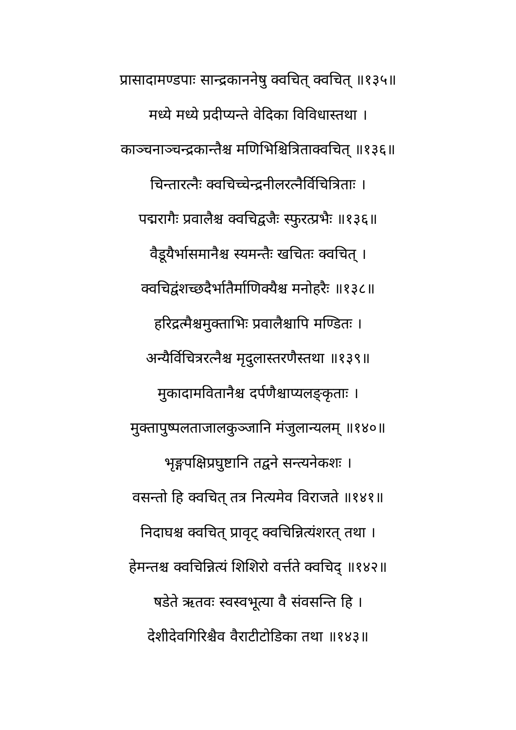प्रासादामण्डपाः सान्द्रकाननेषु क्वचित् क्वचित् ॥१३५॥
मध्ये मध्ये प्रदीप्यन्ते वेदिका विविधास्तथा ।
काञ्चनाञ्चन्द्रकान्तैश्च मणिभिश्चित्रिताक्वचित् ॥१३६॥
चिन्तारत्नैः क्वचिच्चेन्द्रनीलरत्नैर्विचित्रिताः ।
पद्मरागैः प्रवालैश्च क्वचिद्वजैः स्फुरत्प्रभैः ॥१३६॥
वैडूयैर्भासमानैश्च स्यमन्तैः खचितः क्वचित् ।
क्वचिद्वंशच्छदैर्भातैर्माणिक्यैश्च मनोहरैः ॥१३८॥
हरिद्रत्मैश्चमुक्ताभिः प्रवालैश्चापि मण्डितः ।
अन्यैर्विचित्ररत्नैश्च मृदुलास्तरणैस्तथा ॥१३९॥
मुकादामवितानैश्च दर्पणैश्चाप्यलङ्कृताः ।
मुक्तापुष्पलताजालकुञ्जानि मंजुलान्यलम् ॥१४०॥
भृङ्गपक्षिप्रघुष्टानि तद्वने सन्त्यनेकशः ।
वसन्तो हि क्वचित् तत्र नित्यमेव विराजते ॥१४१॥
निदाघश्च क्वचित् प्रावृट् क्वचिन्नित्यंशरत् तथा ।
हेमन्तश्च क्वचिन्नित्यं शिशिरो वर्त्तते क्वचिद् ॥१४२॥
षडेते ऋतवः स्वस्वभूत्या वै संवसन्ति हि ।
देशीदेवगिरिश्चैव वैराटीटोडिका तथा ॥१४३॥